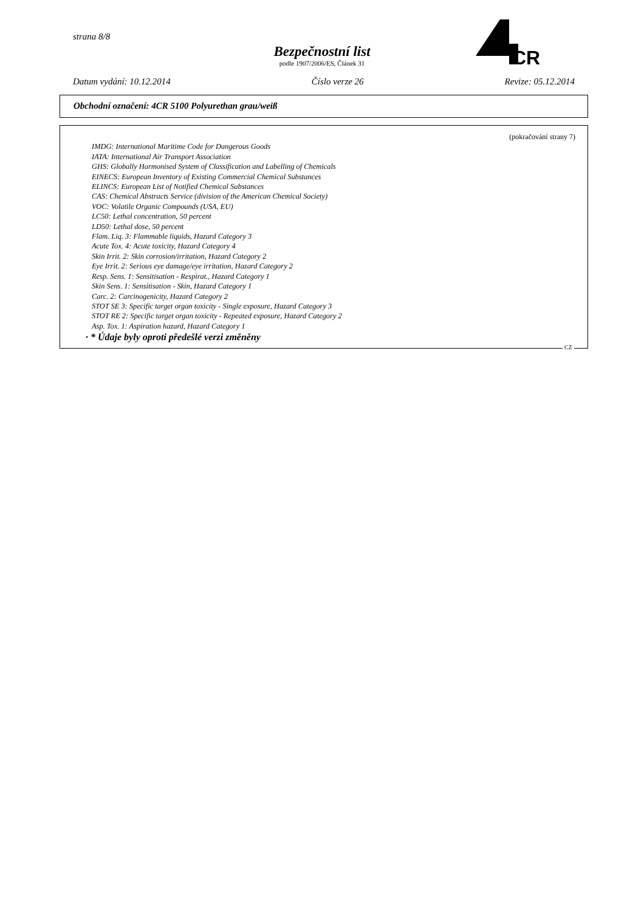strana 8/8
Bezpečnostní list
podle 1907/2006/ES, Článek 31
CR
Datum vydání: 10.12.2014 Číslo verze 26 Revize: 05.12.2014
Obchodní označení: 4CR 5100 Polyurethan grau/weiß
(pokračování strany 7)
IMDG: International Maritime Code for Dangerous Goods
IATA: International Air Transport Association
GHS: Globally Harmonised System of Classification and Labelling of Chemicals
EINECS: European Inventory of Existing Commercial Chemical Substances
ELINCS: European List of Notified Chemical Substances
CAS: Chemical Abstracts Service (division of the American Chemical Society)
VOC: Volatile Organic Compounds (USA, EU)
LC50: Lethal concentration, 50 percent
LD50: Lethal dose, 50 percent
Flam. Liq. 3: Flammable liquids, Hazard Category 3
Acute Tox. 4: Acute toxicity, Hazard Category 4
Skin Irrit. 2: Skin corrosion/irritation, Hazard Category 2
Eye Irrit. 2: Serious eye damage/eye irritation, Hazard Category 2
Resp. Sens. 1: Sensitisation - Respirat., Hazard Category 1
Skin Sens. 1: Sensitisation - Skin, Hazard Category 1
Carc. 2: Carcinogenicity, Hazard Category 2
STOT SE 3: Specific target organ toxicity - Single exposure, Hazard Category 3
STOT RE 2: Specific target organ toxicity - Repeated exposure, Hazard Category 2
Asp. Tox. 1: Aspiration hazard, Hazard Category 1
· * Údaje byly oproti předešlé verzi změněny
CZ